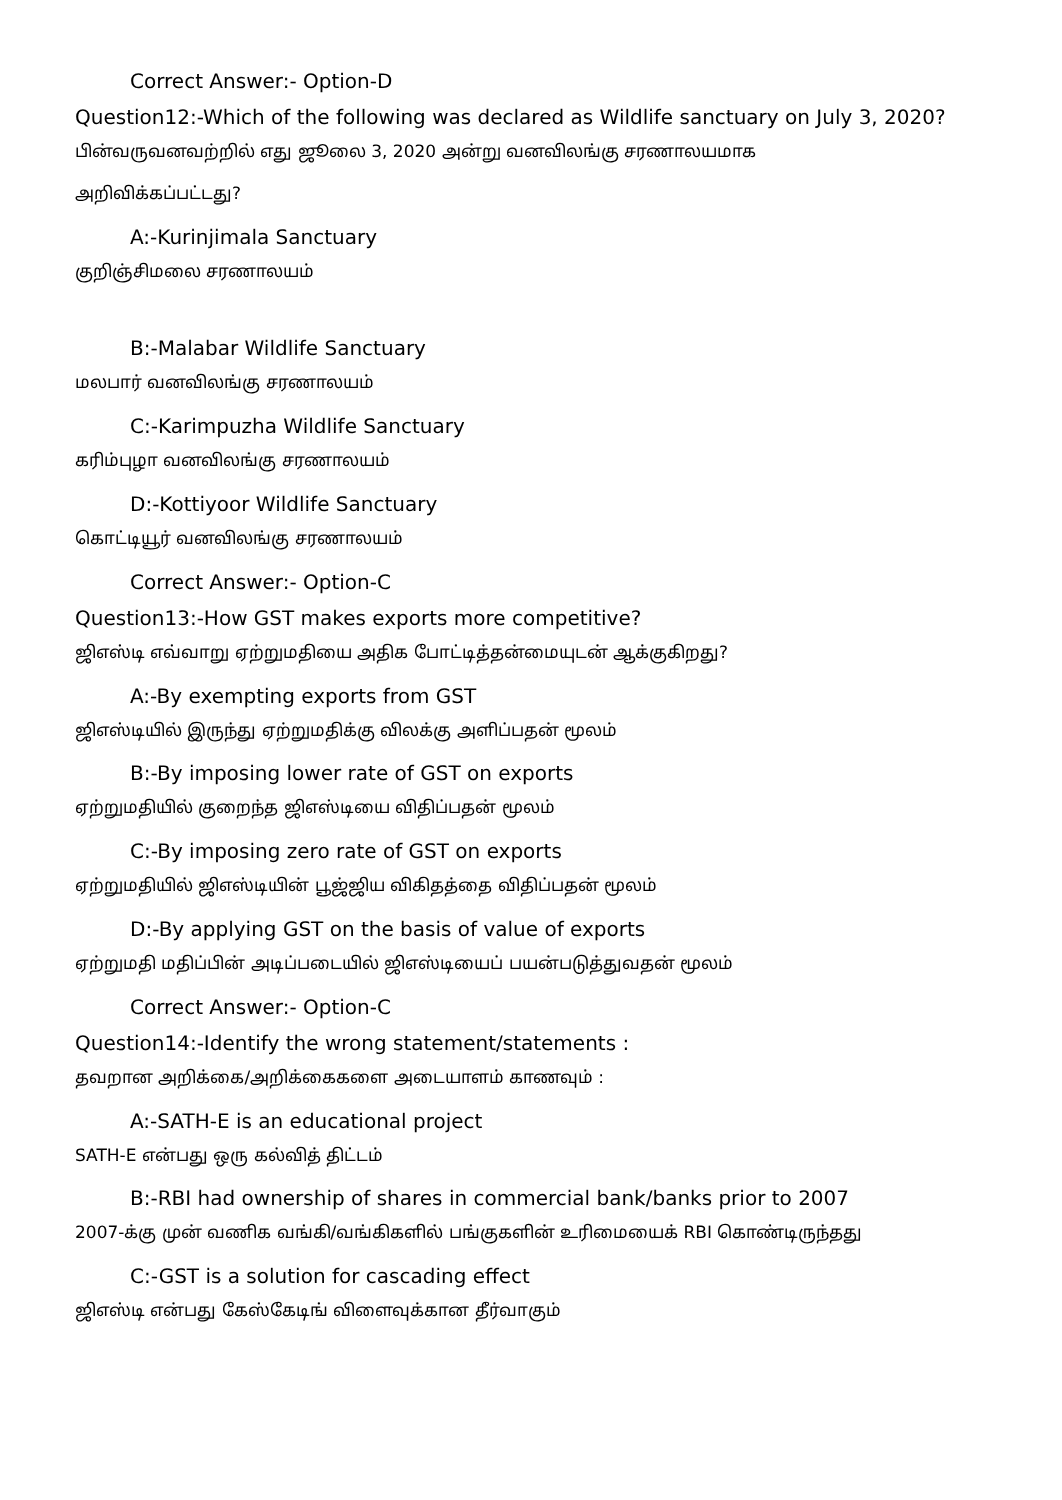Correct Answer:- Option-D
Question12:-Which of the following was declared as Wildlife sanctuary on July 3, 2020?
பின்வருவனவற்றில் எது ஜூலை 3, 2020 அன்று வனவிலங்கு சரணாலயமாக
அறிவிக்கப்பட்டது?
A:-Kurinjimala Sanctuary
குறிஞ்சிமலை சரணாலயம்
B:-Malabar Wildlife Sanctuary
மலபார் வனவிலங்கு சரணாலயம்
C:-Karimpuzha Wildlife Sanctuary
கரிம்புழா வனவிலங்கு சரணாலயம்
D:-Kottiyoor Wildlife Sanctuary
கொட்டியூர் வனவிலங்கு சரணாலயம்
Correct Answer:- Option-C
Question13:-How GST makes exports more competitive?
ஜிஎஸ்டி எவ்வாறு ஏற்றுமதியை அதிக போட்டித்தன்மையுடன் ஆக்குகிறது?
A:-By exempting exports from GST
ஜிஎஸ்டியில் இருந்து ஏற்றுமதிக்கு விலக்கு அளிப்பதன் மூலம்
B:-By imposing lower rate of GST on exports
ஏற்றுமதியில் குறைந்த ஜிஎஸ்டியை விதிப்பதன் மூலம்
C:-By imposing zero rate of GST on exports
ஏற்றுமதியில் ஜிஎஸ்டியின் பூஜ்ஜிய விகிதத்தை விதிப்பதன் மூலம்
D:-By applying GST on the basis of value of exports
ஏற்றுமதி மதிப்பின் அடிப்படையில் ஜிஎஸ்டியைப் பயன்படுத்துவதன் மூலம்
Correct Answer:- Option-C
Question14:-Identify the wrong statement/statements :
தவறான அறிக்கை/அறிக்கைகளை அடையாளம் காணவும் :
A:-SATH-E is an educational project
SATH-E என்பது ஒரு கல்வித் திட்டம்
B:-RBI had ownership of shares in commercial bank/banks prior to 2007
2007-க்கு முன் வணிக வங்கி/வங்கிகளில் பங்குகளின் உரிமையைக் RBI கொண்டிருந்தது
C:-GST is a solution for cascading effect
ஜிஎஸ்டி என்பது கேஸ்கேடிங் விளைவுக்கான தீர்வாகும்